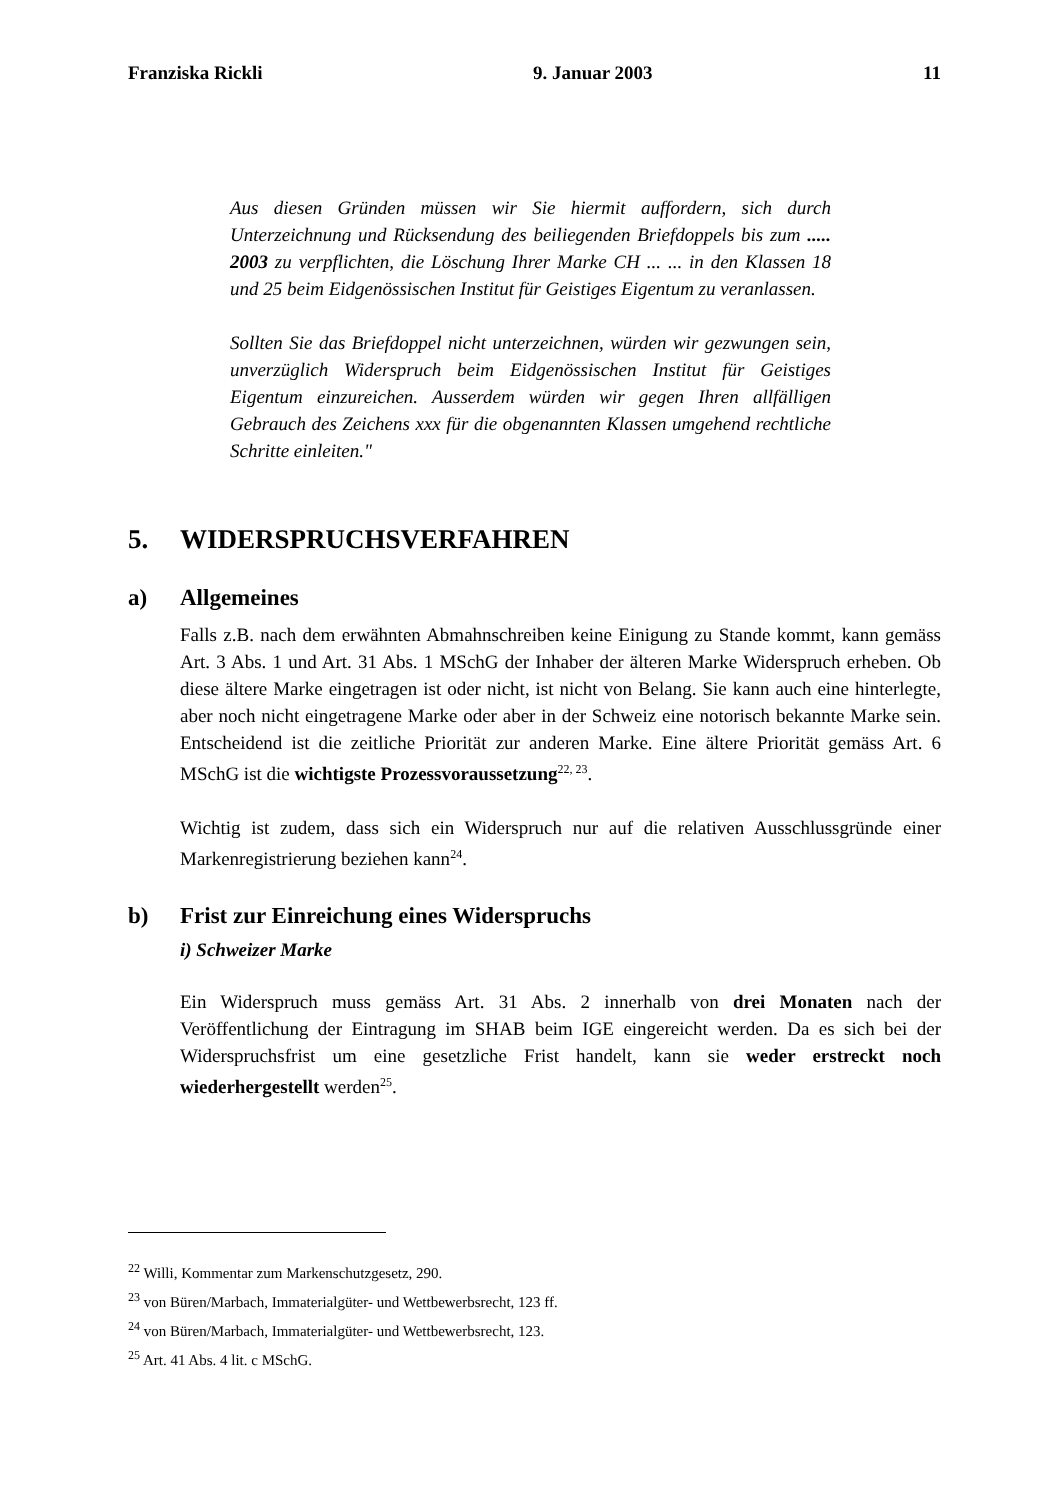Franziska Rickli 9. Januar 2003 11
Aus diesen Gründen müssen wir Sie hiermit auffordern, sich durch Unterzeichnung und Rücksendung des beiliegenden Briefdoppels bis zum ..... 2003 zu verpflichten, die Löschung Ihrer Marke CH ... ... in den Klassen 18 und 25 beim Eidgenössischen Institut für Geistiges Eigentum zu veranlassen.
Sollten Sie das Briefdoppel nicht unterzeichnen, würden wir gezwungen sein, unverzüglich Widerspruch beim Eidgenössischen Institut für Geistiges Eigentum einzureichen. Ausserdem würden wir gegen Ihren allfälligen Gebrauch des Zeichens xxx für die obgenannten Klassen umgehend rechtliche Schritte einleiten."
5. WIDERSPRUCHSVERFAHREN
a) Allgemeines
Falls z.B. nach dem erwähnten Abmahnschreiben keine Einigung zu Stande kommt, kann gemäss Art. 3 Abs. 1 und Art. 31 Abs. 1 MSchG der Inhaber der älteren Marke Widerspruch erheben. Ob diese ältere Marke eingetragen ist oder nicht, ist nicht von Belang. Sie kann auch eine hinterlegte, aber noch nicht eingetragene Marke oder aber in der Schweiz eine notorisch bekannte Marke sein. Entscheidend ist die zeitliche Priorität zur anderen Marke. Eine ältere Priorität gemäss Art. 6 MSchG ist die wichtigste Prozessvoraussetzung<sup>22, 23</sup>.
Wichtig ist zudem, dass sich ein Widerspruch nur auf die relativen Ausschlussgründe einer Markenregistrierung beziehen kann<sup>24</sup>.
b) Frist zur Einreichung eines Widerspruchs
i) Schweizer Marke
Ein Widerspruch muss gemäss Art. 31 Abs. 2 innerhalb von drei Monaten nach der Veröffentlichung der Eintragung im SHAB beim IGE eingereicht werden. Da es sich bei der Widerspruchsfrist um eine gesetzliche Frist handelt, kann sie weder erstreckt noch wiederhergestellt werden<sup>25</sup>.
<sup>22</sup> Willi, Kommentar zum Markenschutzgesetz, 290.
<sup>23</sup> von Büren/Marbach, Immaterialgüter- und Wettbewerbsrecht, 123 ff.
<sup>24</sup> von Büren/Marbach, Immaterialgüter- und Wettbewerbsrecht, 123.
<sup>25</sup> Art. 41 Abs. 4 lit. c MSchG.